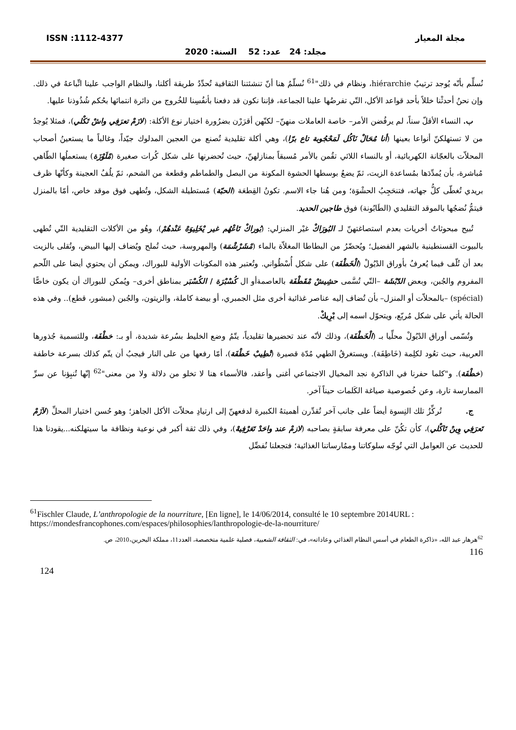مجلة المعيار ISSN :1112-4377
مجلد: 24 عدد: 52 السنة: 2020
نُسلِّم بأنّه يُوجد ترتيبٌ hiérarchie، ونظام في ذلك"<sup>61</sup> نُسلّمُ هنا أنّ تنشئتنا الثقافية تُحدِّدُ طريقة أكلنا، والنظام الواجب علينا اتِّباعهُ في ذلك. وإن نحنُ أحدثْنا خللاً بأحد قواعد الأكل، التّي تفرضُها علينا الجماعة، فإننا نكون قد دفعنا بأنفُسِنا للخُروج من دائرة انتمائها بحُكم شُذُوذنا عليها.
ب. النساء الأقلّ سناً، لم يرفُضن الأمر– خاصة العاملات منهنّ– لكنّهن أقرَرْن بضرُورة اختيار نوع الأكلة: (لازَمْ تعرَفِي واشْ تَكْلي)، فمثلا يُوجدُ من لا تستهلكنّ أنواعا بعينها (أنا مُحَالْ نَاكُل لَمَحْجُوبة تاع برّا)، وهي أكلة تقليدية تُصنع من العجين المدلوك جيّداً، وغالباً ما يستعينُ أصحاب المحلاّت بالعجّانة الكهربائية، أو بالنساء اللائي تقُمن بالأمر مُسبقاً بمنازلهنّ، حيث تُحضرنها على شكل كُرات صغيرة (مْلَوْزَة) يستعملُها الطّاهي مُباشرة، بأن يُمدِّدَها بمُساعدة الزيت، ثمّ يضعُ بوسطها الحشوة المكونة من البصل والطماطم وقطعة من الشحم، ثمّ يلُفُ العجينة وكأنّها ظرف بريدي تُغطّى كلُّ جهاته، فتنحَجِبُ الحشْوَة؛ ومن هُنا جاء الاسم. تكونُ القِطعَة (الحبّة) مُستطيلة الشكل، وتُطهى فوق موقد خاص، أمّا بالمنزل فيتمُّ نُضجُها بالموقد التقليدي (الطَابُونة) فوق طاجين الحديد.
تُبيح مبحوثاتٌ أخريات بعدم استصاغتهنّ لـ البُورَاكْ غيْر المنزلي: (بُوراكْ تَاعْهُم غير يْخَلِيوَهْ عَنْدهُمْ)، وهُو من الأكلات التقليدية التّي تُطهى بالبيوت القسنطينية بالشهر الفضيل؛ ويُحضّرُ من البطاطا المغلاّة بالماء (مْشَرْشْمَة) والمهروسة، حيث تُملح ويُضاف إليها البيض، وتُقلى بالزيت بعد أن تُلّف فيما يُعرفُ بأوراق الدْيُولْ (الْخَطْفَة) على شكل أُسْطُواني. وتُعتبر هذه المكونات الأولية للبوراك، ويمكن أن يحتوي أيضا على اللّحم المفروم والجُبن، وبعض الدّبْشَة –التّي تُسَّمى حشِيشْ مْقَطْفَة بالعاصمةأو ال كُسْبْرَة / الكُسْبَر بمناطق أخرى– ويُمكن للبوراك أن يكون خاصًّا (spécial) –بالمحلاّت أو المنزل– بأن تُضاف إليه عناصر غذائية أخرى مثل الجمبري، أو بيضة كاملة، والزيتون، والجُبن (مبشور، قطع).. وفي هذه الحالة يأتي على شكل مُربّع، ويتحوّل اسمه إلى بْرِيكْ.
وتُسّمى أوراق الدْيُولْ محلِّيا بـ (الْخَطْفَة)، وذلك لأنّه عند تحضيرها تقليدياً، يتّمُ وضع الخليط بسُرعة شديدة، أو بـ: خطْفَة، وللتسمية جُذورها العربية، حيث تعُود لكلِمة (خَاطِفَة). ويستغرقُ الطهي مُدّة قصيرة (تْطِيبْ خَطْفَة)، أمّا رفعها من على النار فيجبُ أن يتّم كذلك بسرعة خاطفة (خطْفَة). و"كلما حفرنا في الذاكرة نجد المخيال الاجتماعي أغنى وأعقد، فالأسماء هنا لا تخلو من دلالة ولا من معنى"<sup>62</sup> إنّها تُنبِؤنا عن سرِّ الممارسة تارة، وعن خُصوصية صياغة الكَلمات حيناً آخر.
ج. تُركِّزُ تلك النِسوة أيضاً على جانب آخر تُقدِّرن أهميتهُ الكبيرة لدفعهنّ إلى ارتيادِ محلاّت الأكل الجاهز؛ وهو حُسن اختيار المحلِّ (لاَزَمْ تَعرَفِي وِينْ تَاكْلي)، كأن تكُنّ على معرفة سابقةٍ بصاحبه (لازمْ عند واحَدْ تَعَرْفِيهْ)، وفي ذلك ثقة أكبر في نوعية ونظافة ما سيتهلكنه...يقودنا هذا للحديث عن العوامل التي تُوجّه سلوكاتنا وممُارساتنا الغذائية؛ فتجعلنا نُفضِّل
<sup>61</sup> Fischler Claude, L’anthropologie de la nourriture, [En ligne], le 14/06/2014, consulté le 10 septembre 2014URL : https://mondesfrancophones.com/espaces/philosophies/lanthropologie-de-la-nourriture/
<sup>62</sup> هرهار عبد الله، «ذاكرة الطعام في أسس النظام الغذائي وعاداته»، في: الثقافة الشعبية، فصلية علمية متخصصة، العدد11، مملكة البحرين،2010، ص.
116
124